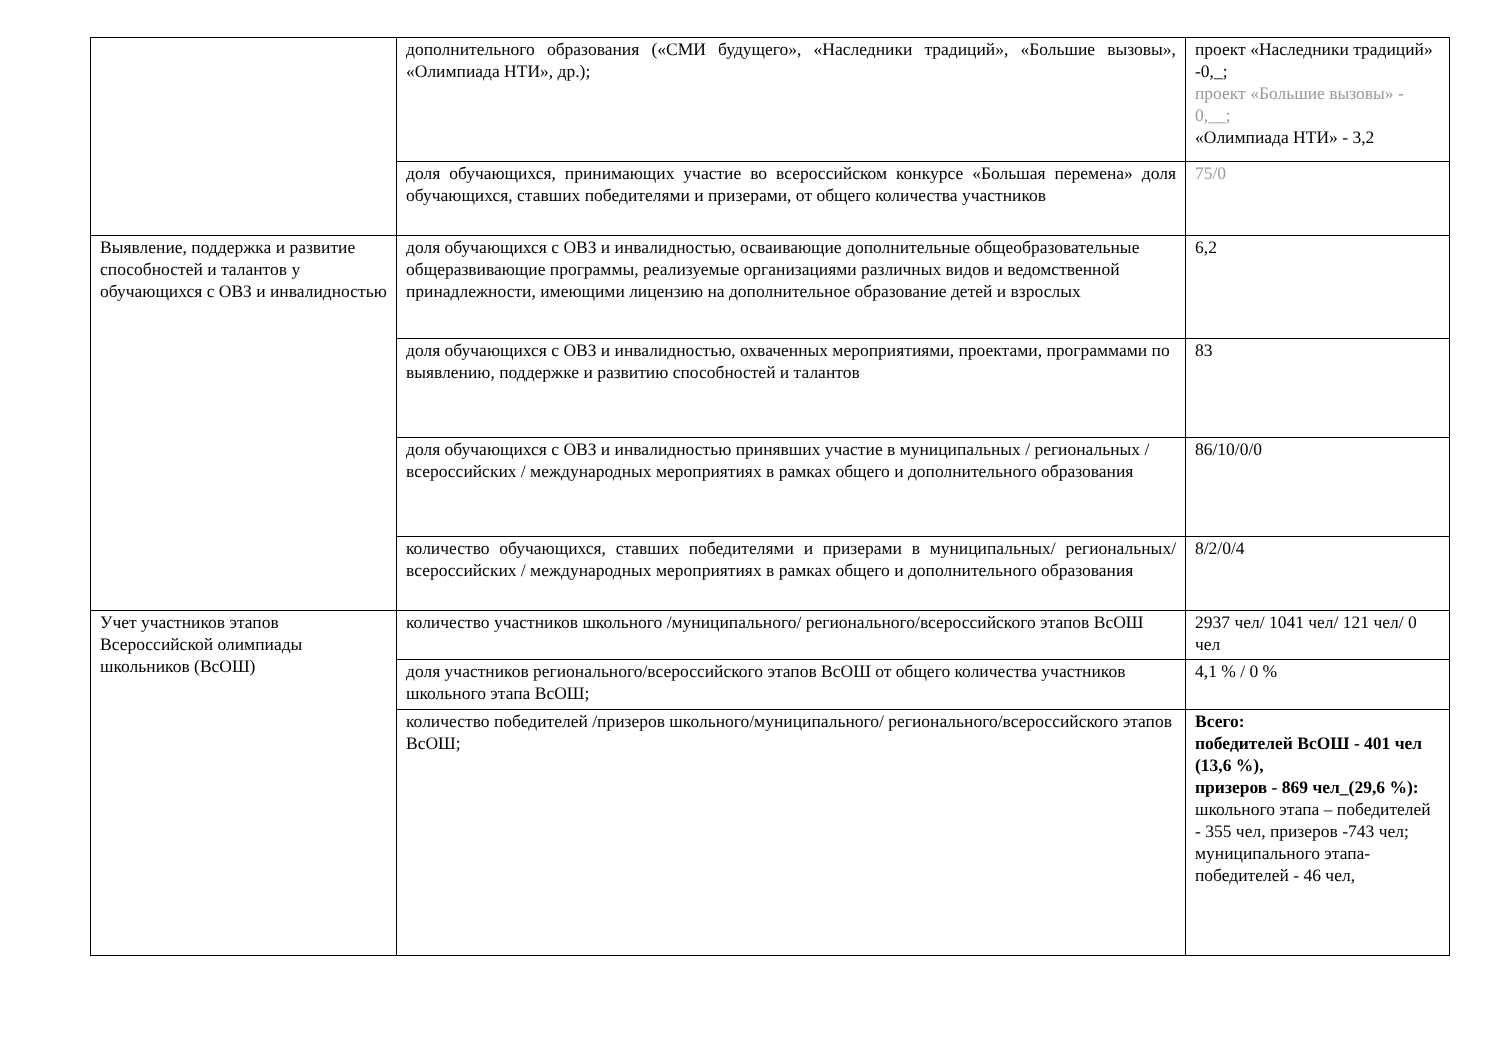| | дополнительного образования («СМИ будущего», «Наследники традиций», «Большие вызовы», «Олимпиада НТИ», др.); | проект «Наследники традиций» -0,_; проект «Большие вызовы» - 0,__; «Олимпиада НТИ» - 3,2 |
| | доля обучающихся, принимающих участие во всероссийском конкурсе «Большая перемена» доля обучающихся, ставших победителями и призерами, от общего количества участников | 75/0 |
| Выявление, поддержка и развитие способностей и талантов у обучающихся с ОВЗ и инвалидностью | доля обучающихся с ОВЗ и инвалидностью, осваивающие дополнительные общеобразовательные общеразвивающие программы, реализуемые организациями различных видов и ведомственной принадлежности, имеющими лицензию на дополнительное образование детей и взрослых | 6,2 |
| | доля обучающихся с ОВЗ и инвалидностью, охваченных мероприятиями, проектами, программами по выявлению, поддержке и развитию способностей и талантов | 83 |
| | доля обучающихся с ОВЗ и инвалидностью принявших участие в муниципальных / региональных / всероссийских / международных мероприятиях в рамках общего и дополнительного образования | 86/10/0/0 |
| | количество обучающихся, ставших победителями и призерами в муниципальных/ региональных/ всероссийских / международных мероприятиях в рамках общего и дополнительного образования | 8/2/0/4 |
| Учет участников этапов Всероссийской олимпиады школьников (ВсОШ) | количество участников школьного /муниципального/ регионального/всероссийского этапов ВсОШ | 2937 чел/ 1041 чел/ 121 чел/ 0 чел |
| | доля участников регионального/всероссийского этапов ВсОШ от общего количества участников школьного этапа ВсОШ; | 4,1 % / 0 % |
| | количество победителей /призеров школьного/муниципального/ регионального/всероссийского этапов ВсОШ; | Всего: победителей ВсОШ - 401 чел (13,6 %), призеров - 869 чел_(29,6 %): школьного этапа – победителей - 355 чел, призеров -743 чел; муниципального этапа-победителей - 46 чел, |